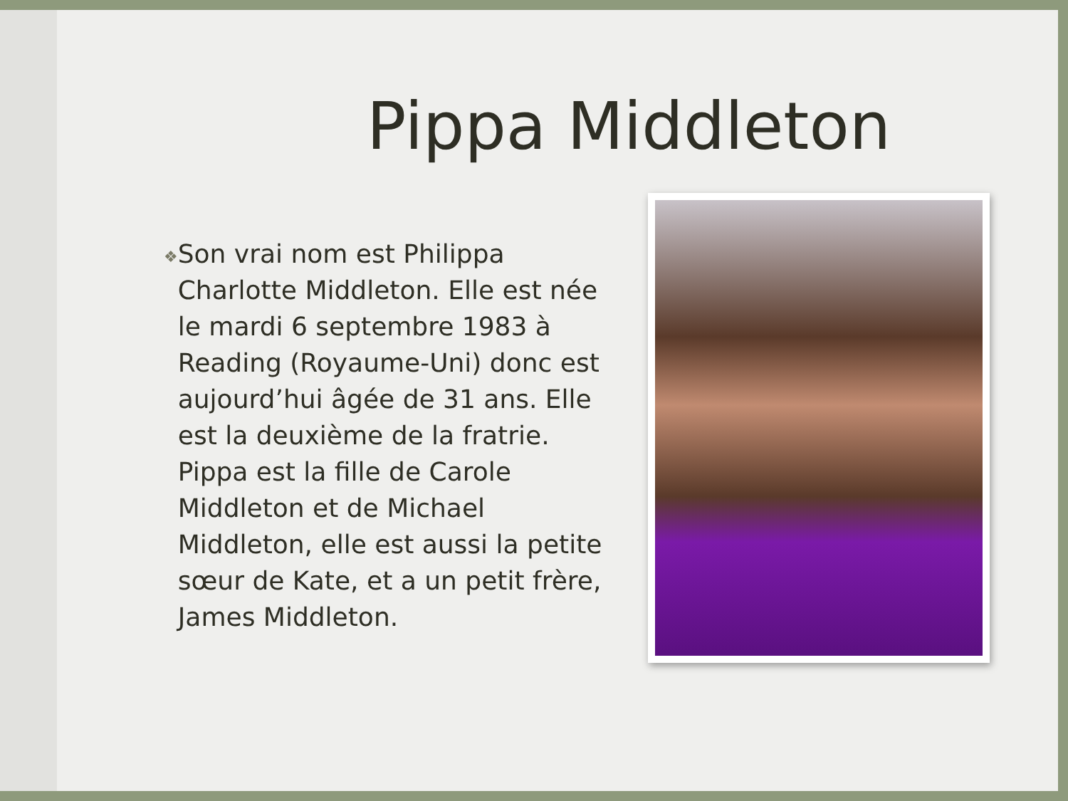Pippa Middleton
❖
Son vrai nom est Philippa Charlotte Middleton. Elle est née le mardi 6 septembre 1983 à Reading (Royaume-Uni) donc est aujourd’hui âgée de 31 ans. Elle est la deuxième de la fratrie. Pippa est la fille de Carole Middleton et de Michael Middleton, elle est aussi la petite sœur de Kate, et a un petit frère, James Middleton.